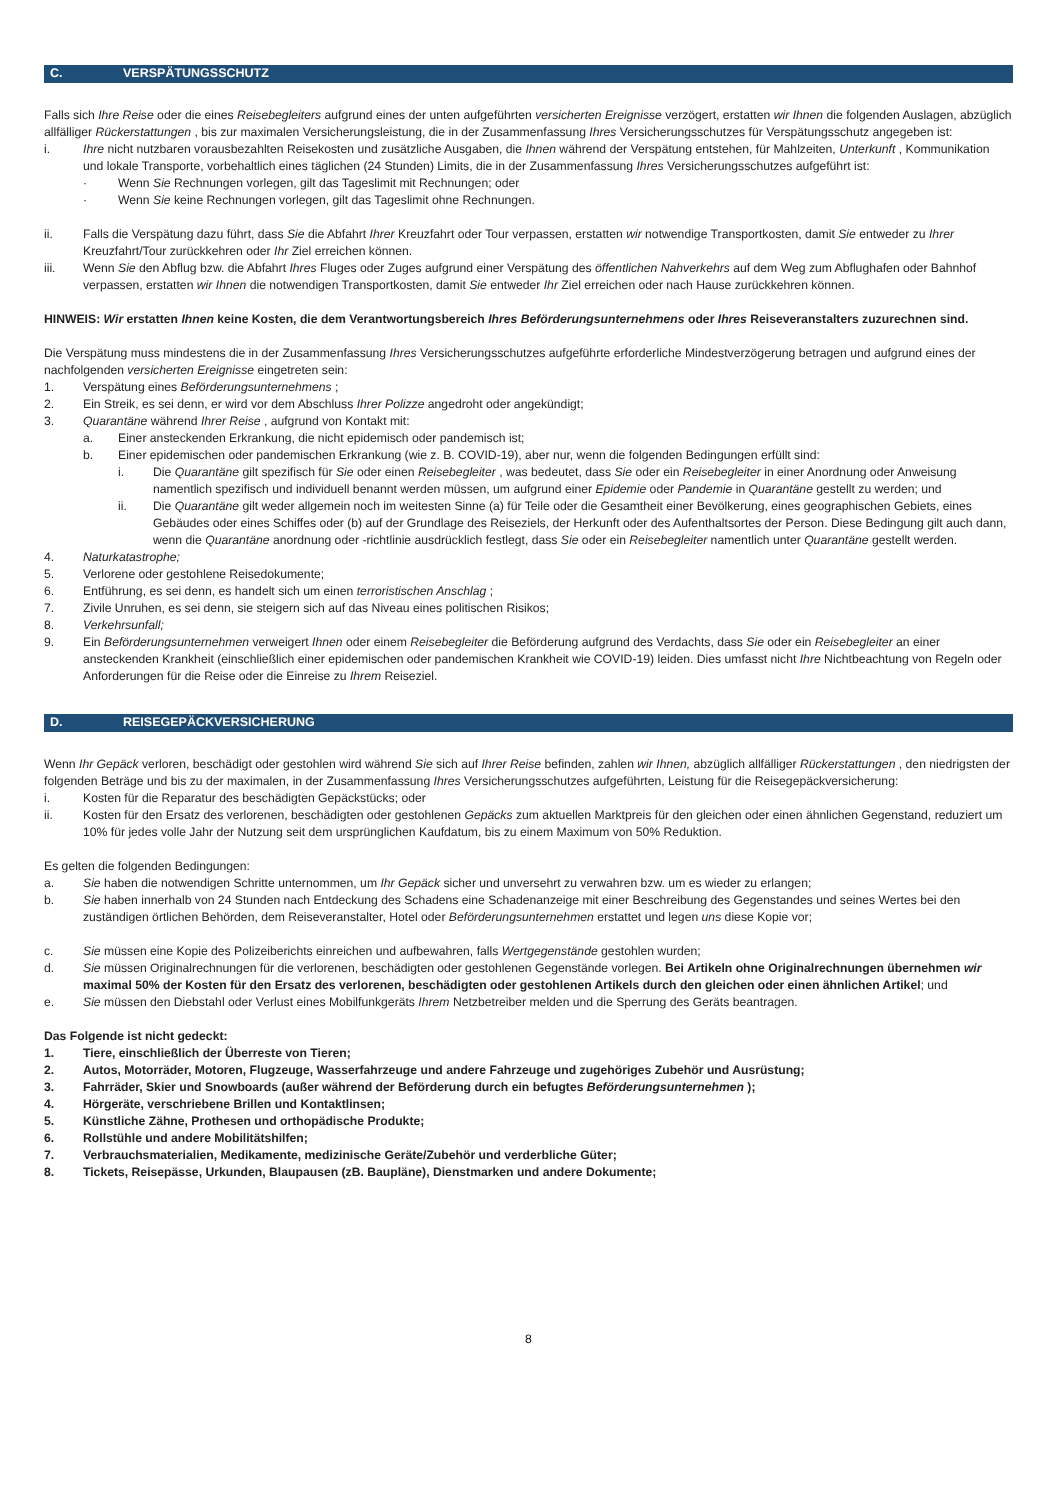C. VERSPÄTUNGSSCHUTZ
Falls sich Ihre Reise oder die eines Reisebegleiters aufgrund eines der unten aufgeführten versicherten Ereignisse verzögert, erstatten wir Ihnen die folgenden Auslagen, abzüglich allfälliger Rückerstattungen , bis zur maximalen Versicherungsleistung, die in der Zusammenfassung Ihres Versicherungsschutzes für Verspätungsschutz angegeben ist:
i. Ihre nicht nutzbaren vorausbezahlten Reisekosten und zusätzliche Ausgaben, die Ihnen während der Verspätung entstehen, für Mahlzeiten, Unterkunft , Kommunikation und lokale Transporte, vorbehaltlich eines täglichen (24 Stunden) Limits, die in der Zusammenfassung Ihres Versicherungsschutzes aufgeführt ist:
· Wenn Sie Rechnungen vorlegen, gilt das Tageslimit mit Rechnungen; oder
· Wenn Sie keine Rechnungen vorlegen, gilt das Tageslimit ohne Rechnungen.
ii. Falls die Verspätung dazu führt, dass Sie die Abfahrt Ihrer Kreuzfahrt oder Tour verpassen, erstatten wir notwendige Transportkosten, damit Sie entweder zu Ihrer Kreuzfahrt/Tour zurückkehren oder Ihr Ziel erreichen können.
iii. Wenn Sie den Abflug bzw. die Abfahrt Ihres Fluges oder Zuges aufgrund einer Verspätung des öffentlichen Nahverkehrs auf dem Weg zum Abflughafen oder Bahnhof verpassen, erstatten wir Ihnen die notwendigen Transportkosten, damit Sie entweder Ihr Ziel erreichen oder nach Hause zurückkehren können.
HINWEIS: Wir erstatten Ihnen keine Kosten, die dem Verantwortungsbereich Ihres Beförderungsunternehmens oder Ihres Reiseveranstalters zuzurechnen sind.
Die Verspätung muss mindestens die in der Zusammenfassung Ihres Versicherungsschutzes aufgeführte erforderliche Mindestverzögerung betragen und aufgrund eines der nachfolgenden versicherten Ereignisse eingetreten sein:
1. Verspätung eines Beförderungsunternehmens ;
2. Ein Streik, es sei denn, er wird vor dem Abschluss Ihrer Polizze angedroht oder angekündigt;
3. Quarantäne während Ihrer Reise , aufgrund von Kontakt mit:
a. Einer ansteckenden Erkrankung, die nicht epidemisch oder pandemisch ist;
b. Einer epidemischen oder pandemischen Erkrankung (wie z. B. COVID-19), aber nur, wenn die folgenden Bedingungen erfüllt sind:
i. Die Quarantäne gilt spezifisch für Sie oder einen Reisebegleiter , was bedeutet, dass Sie oder ein Reisebegleiter in einer Anordnung oder Anweisung namentlich spezifisch und individuell benannt werden müssen, um aufgrund einer Epidemie oder Pandemie in Quarantäne gestellt zu werden; und
ii. Die Quarantäne gilt weder allgemein noch im weitesten Sinne (a) für Teile oder die Gesamtheit einer Bevölkerung, eines geographischen Gebiets, eines Gebäudes oder eines Schiffes oder (b) auf der Grundlage des Reiseziels, der Herkunft oder des Aufenthaltsortes der Person. Diese Bedingung gilt auch dann, wenn die Quarantäne anordnung oder -richtlinie ausdrücklich festlegt, dass Sie oder ein Reisebegleiter namentlich unter Quarantäne gestellt werden.
4. Naturkatastrophe;
5. Verlorene oder gestohlene Reisedokumente;
6. Entführung, es sei denn, es handelt sich um einen terroristischen Anschlag ;
7. Zivile Unruhen, es sei denn, sie steigern sich auf das Niveau eines politischen Risikos;
8. Verkehrsunfall;
9. Ein Beförderungsunternehmen verweigert Ihnen oder einem Reisebegleiter die Beförderung aufgrund des Verdachts, dass Sie oder ein Reisebegleiter an einer ansteckenden Krankheit (einschließlich einer epidemischen oder pandemischen Krankheit wie COVID-19) leiden. Dies umfasst nicht Ihre Nichtbeachtung von Regeln oder Anforderungen für die Reise oder die Einreise zu Ihrem Reiseziel.
D. REISEGEPÄCKVERSICHERUNG
Wenn Ihr Gepäck verloren, beschädigt oder gestohlen wird während Sie sich auf Ihrer Reise befinden, zahlen wir Ihnen, abzüglich allfälliger Rückerstattungen , den niedrigsten der folgenden Beträge und bis zu der maximalen, in der Zusammenfassung Ihres Versicherungsschutzes aufgeführten, Leistung für die Reisegepäckversicherung:
i. Kosten für die Reparatur des beschädigten Gepäckstücks; oder
ii. Kosten für den Ersatz des verlorenen, beschädigten oder gestohlenen Gepäcks zum aktuellen Marktpreis für den gleichen oder einen ähnlichen Gegenstand, reduziert um 10% für jedes volle Jahr der Nutzung seit dem ursprünglichen Kaufdatum, bis zu einem Maximum von 50% Reduktion.
Es gelten die folgenden Bedingungen:
a. Sie haben die notwendigen Schritte unternommen, um Ihr Gepäck sicher und unversehrt zu verwahren bzw. um es wieder zu erlangen;
b. Sie haben innerhalb von 24 Stunden nach Entdeckung des Schadens eine Schadenanzeige mit einer Beschreibung des Gegenstandes und seines Wertes bei den zuständigen örtlichen Behörden, dem Reiseveranstalter, Hotel oder Beförderungsunternehmen erstattet und legen uns diese Kopie vor;
c. Sie müssen eine Kopie des Polizeiberichts einreichen und aufbewahren, falls Wertgegenstände gestohlen wurden;
d. Sie müssen Originalrechnungen für die verlorenen, beschädigten oder gestohlenen Gegenstände vorlegen. Bei Artikeln ohne Originalrechnungen übernehmen wir maximal 50% der Kosten für den Ersatz des verlorenen, beschädigten oder gestohlenen Artikels durch den gleichen oder einen ähnlichen Artikel; und
e. Sie müssen den Diebstahl oder Verlust eines Mobilfunkgeräts Ihrem Netzbetreiber melden und die Sperrung des Geräts beantragen.
Das Folgende ist nicht gedeckt:
1. Tiere, einschließlich der Überreste von Tieren;
2. Autos, Motorräder, Motoren, Flugzeuge, Wasserfahrzeuge und andere Fahrzeuge und zugehöriges Zubehör und Ausrüstung;
3. Fahrräder, Skier und Snowboards (außer während der Beförderung durch ein befugtes Beförderungsunternehmen );
4. Hörgeräte, verschriebene Brillen und Kontaktlinsen;
5. Künstliche Zähne, Prothesen und orthopädische Produkte;
6. Rollstühle und andere Mobilitätshilfen;
7. Verbrauchsmaterialien, Medikamente, medizinische Geräte/Zubehör und verderbliche Güter;
8. Tickets, Reisepässe, Urkunden, Blaupausen (zB. Baupläne), Dienstmarken und andere Dokumente;
8